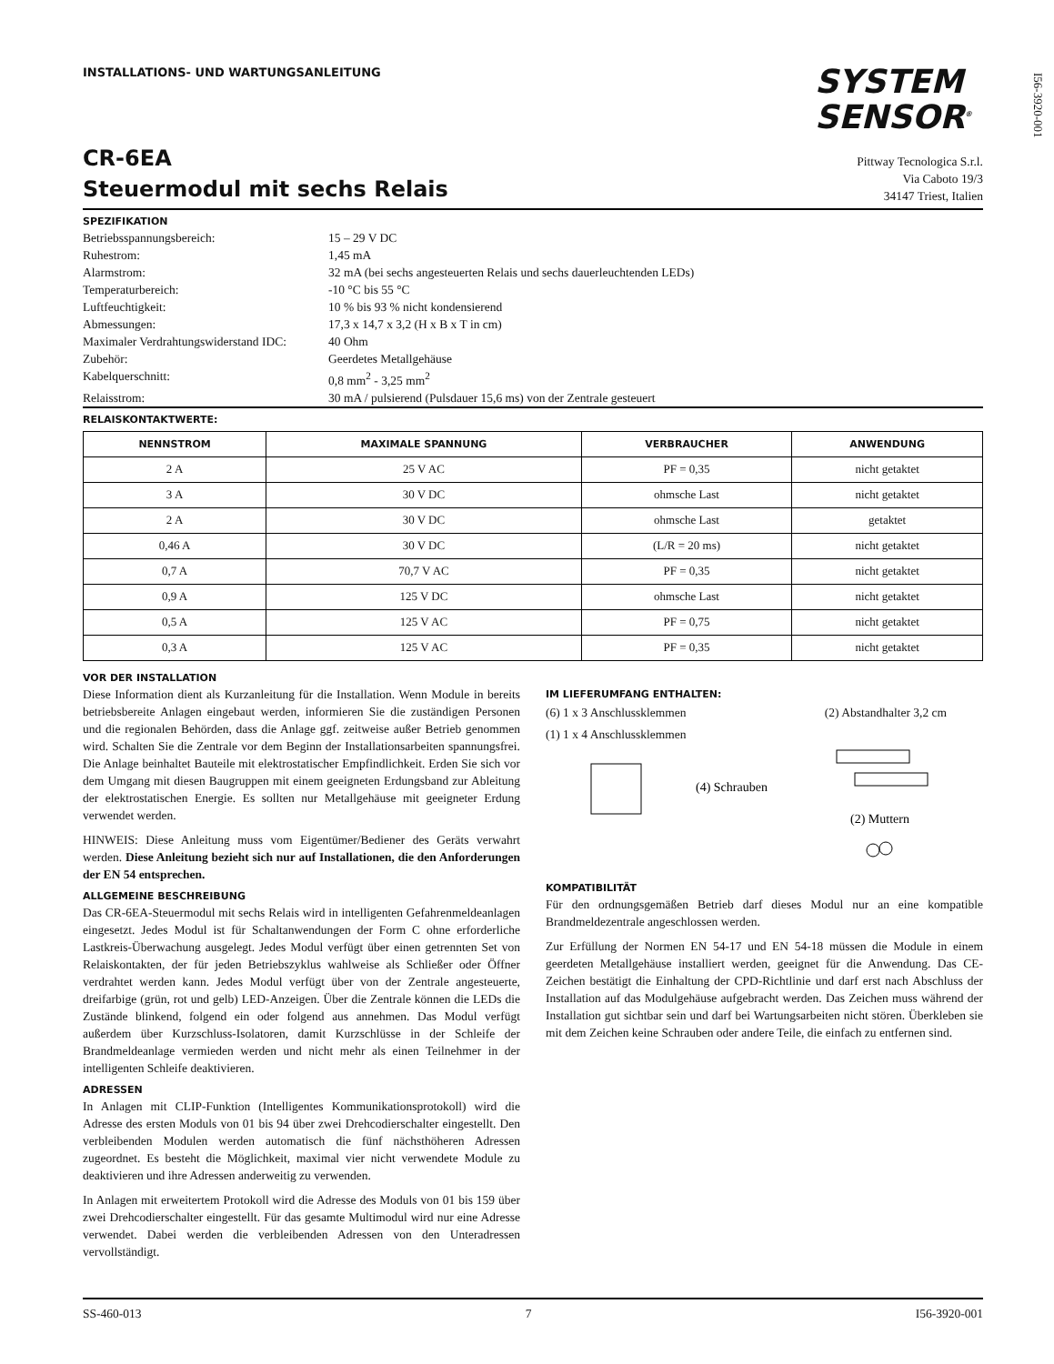I56-3920-001
INSTALLATIONS- UND WARTUNGSANLEITUNG
SYSTEM
SENSOR<sup>®</sup>
CR-6EA
Steuermodul mit sechs Relais
Pittway Tecnologica S.r.l.
Via Caboto 19/3
34147 Triest, Italien
SPEZIFIKATION
| Betriebsspannungsbereich: | 15 – 29 V DC |
| Ruhestrom: | 1,45 mA |
| Alarmstrom: | 32 mA (bei sechs angesteuerten Relais und sechs dauerleuchtenden LEDs) |
| Temperaturbereich: | -10 °C bis 55 °C |
| Luftfeuchtigkeit: | 10 % bis 93 % nicht kondensierend |
| Abmessungen: | 17,3 x 14,7 x 3,2 (H x B x T in cm) |
| Maximaler Verdrahtungswiderstand IDC: | 40 Ohm |
| Zubehör: | Geerdetes Metallgehäuse |
| Kabelquerschnitt: | 0,8 mm<sup>2</sup> - 3,25 mm<sup>2</sup> |
| Relaisstrom: | 30 mA / pulsierend (Pulsdauer 15,6 ms) von der Zentrale gesteuert |
RELAISKONTAKTWERTE:
| NENNSTROM | MAXIMALE SPANNUNG | VERBRAUCHER | ANWENDUNG |
| --- | --- | --- | --- |
| 2 A | 25 V AC | PF = 0,35 | nicht getaktet |
| 3 A | 30 V DC | ohmsche Last | nicht getaktet |
| 2 A | 30 V DC | ohmsche Last | getaktet |
| 0,46 A | 30 V DC | (L/R = 20 ms) | nicht getaktet |
| 0,7 A | 70,7 V AC | PF = 0,35 | nicht getaktet |
| 0,9 A | 125 V DC | ohmsche Last | nicht getaktet |
| 0,5 A | 125 V AC | PF = 0,75 | nicht getaktet |
| 0,3 A | 125 V AC | PF = 0,35 | nicht getaktet |
VOR DER INSTALLATION
Diese Information dient als Kurzanleitung für die Installation. Wenn Module in bereits betriebsbereite Anlagen eingebaut werden, informieren Sie die zuständigen Personen und die regionalen Behörden, dass die Anlage ggf. zeitweise außer Betrieb genommen wird. Schalten Sie die Zentrale vor dem Beginn der Installationsarbeiten spannungsfrei. Die Anlage beinhaltet Bauteile mit elektrostatischer Empfindlichkeit. Erden Sie sich vor dem Umgang mit diesen Baugruppen mit einem geeigneten Erdungsband zur Ableitung der elektrostatischen Energie. Es sollten nur Metallgehäuse mit geeigneter Erdung verwendet werden.
HINWEIS: Diese Anleitung muss vom Eigentümer/Bediener des Geräts verwahrt werden. Diese Anleitung bezieht sich nur auf Installationen, die den Anforderungen der EN 54 entsprechen.
ALLGEMEINE BESCHREIBUNG
Das CR-6EA-Steuermodul mit sechs Relais wird in intelligenten Gefahrenmeldeanlagen eingesetzt. Jedes Modul ist für Schaltanwendungen der Form C ohne erforderliche Lastkreis-Überwachung ausgelegt. Jedes Modul verfügt über einen getrennten Set von Relaiskontakten, der für jeden Betriebszyklus wahlweise als Schließer oder Öffner verdrahtet werden kann. Jedes Modul verfügt über von der Zentrale angesteuerte, dreifarbige (grün, rot und gelb) LED-Anzeigen. Über die Zentrale können die LEDs die Zustände blinkend, folgend ein oder folgend aus annehmen. Das Modul verfügt außerdem über Kurzschluss-Isolatoren, damit Kurzschlüsse in der Schleife der Brandmeldeanlage vermieden werden und nicht mehr als einen Teilnehmer in der intelligenten Schleife deaktivieren.
ADRESSEN
In Anlagen mit CLIP-Funktion (Intelligentes Kommunikationsprotokoll) wird die Adresse des ersten Moduls von 01 bis 94 über zwei Drehcodierschalter eingestellt. Den verbleibenden Modulen werden automatisch die fünf nächsthöheren Adressen zugeordnet. Es besteht die Möglichkeit, maximal vier nicht verwendete Module zu deaktivieren und ihre Adressen anderweitig zu verwenden.
In Anlagen mit erweitertem Protokoll wird die Adresse des Moduls von 01 bis 159 über zwei Drehcodierschalter eingestellt. Für das gesamte Multimodul wird nur eine Adresse verwendet. Dabei werden die verbleibenden Adressen von den Unteradressen vervollständigt.
IM LIEFERUMFANG ENTHALTEN:
(6) 1 x 3 Anschlussklemmen
(1) 1 x 4 Anschlussklemmen
(2) Abstandhalter 3,2 cm
(4) Schrauben
(2) Muttern
KOMPATIBILITÄT
Für den ordnungsgemäßen Betrieb darf dieses Modul nur an eine kompatible Brandmeldezentrale angeschlossen werden.
Zur Erfüllung der Normen EN 54-17 und EN 54-18 müssen die Module in einem geerdeten Metallgehäuse installiert werden, geeignet für die Anwendung. Das CE-Zeichen bestätigt die Einhaltung der CPD-Richtlinie und darf erst nach Abschluss der Installation auf das Modulgehäuse aufgebracht werden. Das Zeichen muss während der Installation gut sichtbar sein und darf bei Wartungsarbeiten nicht stören. Überkleben sie mit dem Zeichen keine Schrauben oder andere Teile, die einfach zu entfernen sind.
SS-460-013 7 I56-3920-001